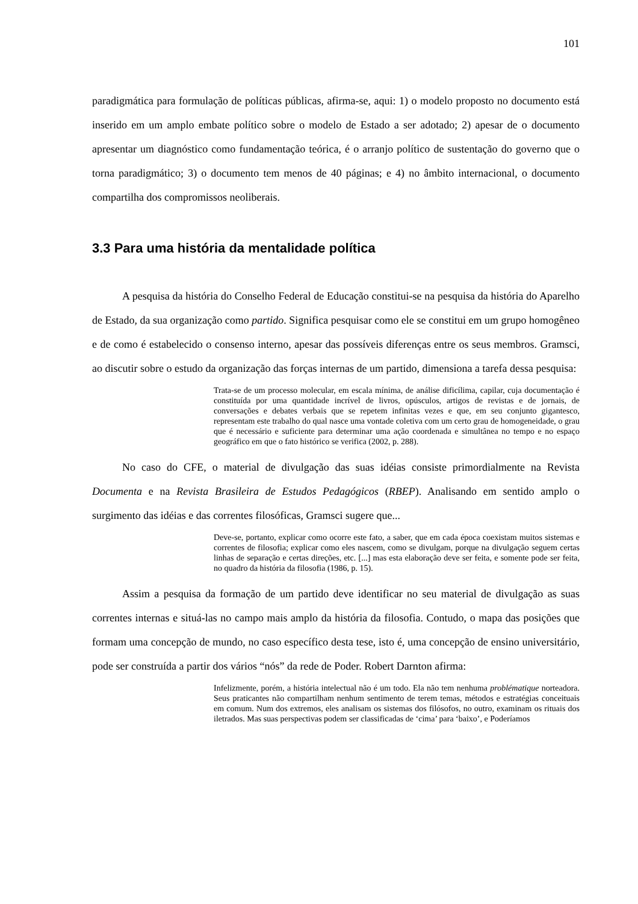101
paradigmática para formulação de políticas públicas, afirma-se, aqui: 1) o modelo proposto no documento está inserido em um amplo embate político sobre o modelo de Estado a ser adotado; 2) apesar de o documento apresentar um diagnóstico como fundamentação teórica, é o arranjo político de sustentação do governo que o torna paradigmático; 3) o documento tem menos de 40 páginas; e 4) no âmbito internacional, o documento compartilha dos compromissos neoliberais.
3.3 Para uma história da mentalidade política
A pesquisa da história do Conselho Federal de Educação constitui-se na pesquisa da história do Aparelho de Estado, da sua organização como partido. Significa pesquisar como ele se constitui em um grupo homogêneo e de como é estabelecido o consenso interno, apesar das possíveis diferenças entre os seus membros. Gramsci, ao discutir sobre o estudo da organização das forças internas de um partido, dimensiona a tarefa dessa pesquisa:
Trata-se de um processo molecular, em escala mínima, de análise dificílima, capilar, cuja documentação é constituída por uma quantidade incrível de livros, opúsculos, artigos de revistas e de jornais, de conversações e debates verbais que se repetem infinitas vezes e que, em seu conjunto gigantesco, representam este trabalho do qual nasce uma vontade coletiva com um certo grau de homogeneidade, o grau que é necessário e suficiente para determinar uma ação coordenada e simultânea no tempo e no espaço geográfico em que o fato histórico se verifica (2002, p. 288).
No caso do CFE, o material de divulgação das suas idéias consiste primordialmente na Revista Documenta e na Revista Brasileira de Estudos Pedagógicos (RBEP). Analisando em sentido amplo o surgimento das idéias e das correntes filosóficas, Gramsci sugere que...
Deve-se, portanto, explicar como ocorre este fato, a saber, que em cada época coexistam muitos sistemas e correntes de filosofia; explicar como eles nascem, como se divulgam, porque na divulgação seguem certas linhas de separação e certas direções, etc. [...] mas esta elaboração deve ser feita, e somente pode ser feita, no quadro da história da filosofia (1986, p. 15).
Assim a pesquisa da formação de um partido deve identificar no seu material de divulgação as suas correntes internas e situá-las no campo mais amplo da história da filosofia. Contudo, o mapa das posições que formam uma concepção de mundo, no caso específico desta tese, isto é, uma concepção de ensino universitário, pode ser construída a partir dos vários “nós” da rede de Poder. Robert Darnton afirma:
Infelizmente, porém, a história intelectual não é um todo. Ela não tem nenhuma problématique norteadora. Seus praticantes não compartilham nenhum sentimento de terem temas, métodos e estratégias conceituais em comum. Num dos extremos, eles analisam os sistemas dos filósofos, no outro, examinam os rituais dos iletrados. Mas suas perspectivas podem ser classificadas de ‘cima’ para ‘baixo’, e Poderíamos